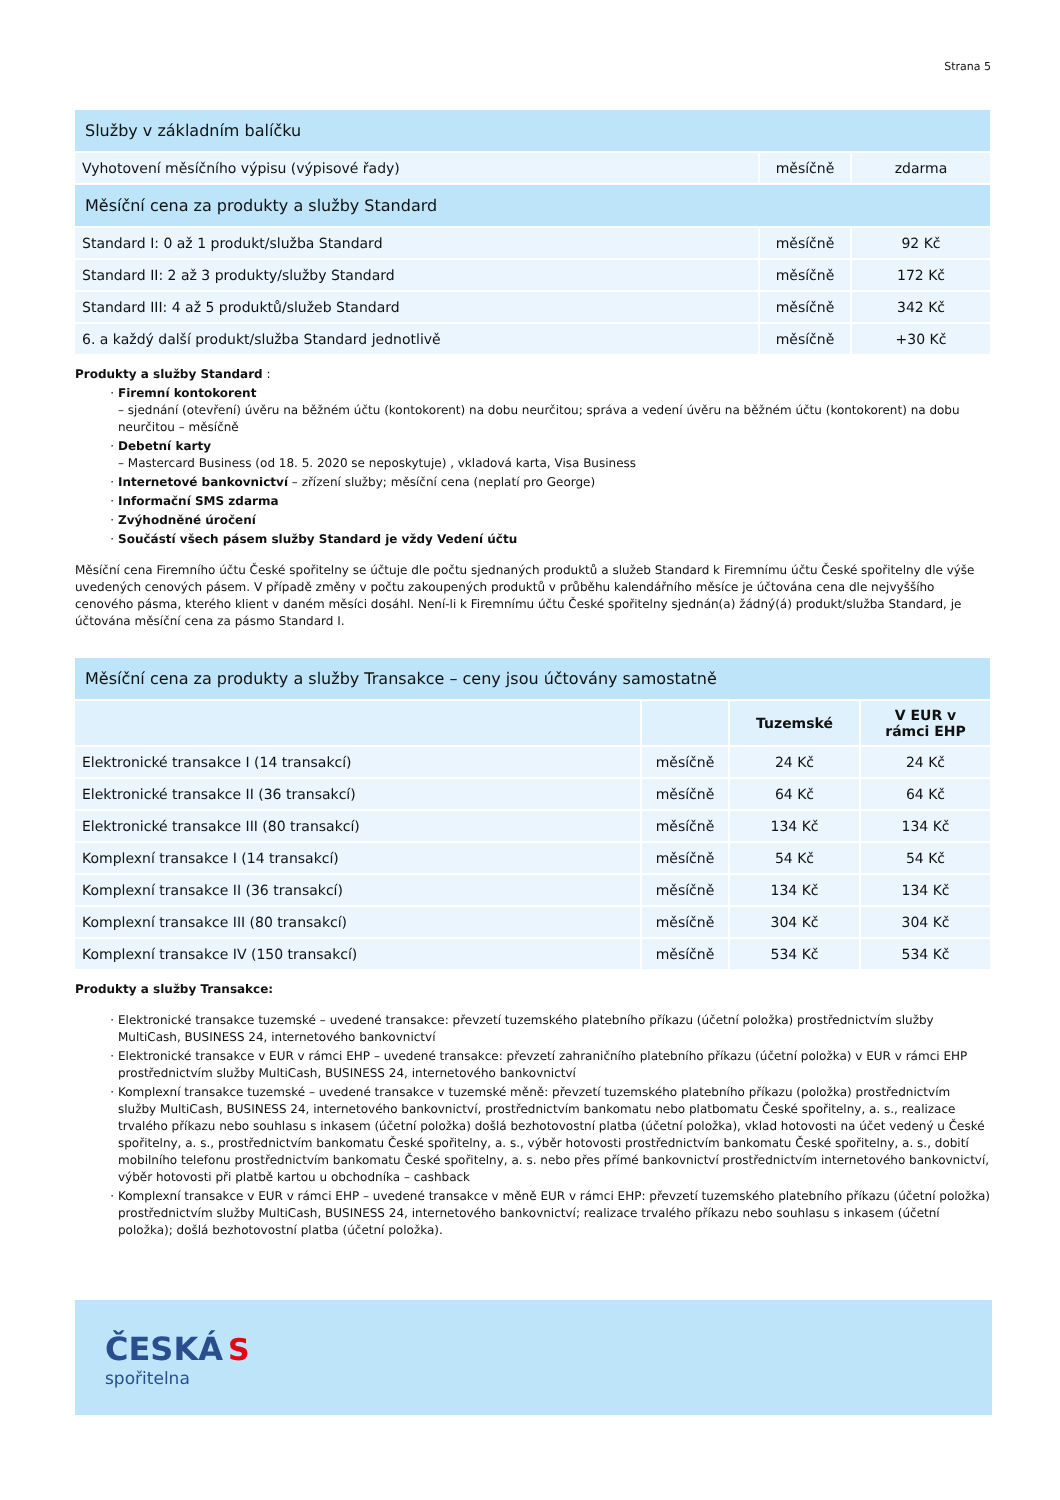Strana 5
| Služby v základním balíčku | | |
| Vyhotovení měsíčního výpisu (výpisové řady) | měsíčně | zdarma |
| Měsíční cena za produkty a služby Standard | | |
| Standard I: 0 až 1 produkt/služba Standard | měsíčně | 92 Kč |
| Standard II: 2 až 3 produkty/služby Standard | měsíčně | 172 Kč |
| Standard III: 4 až 5 produktů/služeb Standard | měsíčně | 342 Kč |
| 6. a každý další produkt/služba Standard jednotlivě | měsíčně | +30 Kč |
Produkty a služby Standard :
Firemní kontokorent
– sjednání (otevření) úvěru na běžném účtu (kontokorent) na dobu neurčitou; správa a vedení úvěru na běžném účtu (kontokorent) na dobu neurčitou – měsíčně
Debetní karty
– Mastercard Business (od 18. 5. 2020 se neposkytuje) , vkladová karta, Visa Business
Internetové bankovnictví – zřízení služby; měsíční cena (neplatí pro George)
Informační SMS zdarma
Zvýhodněné úročení
Součástí všech pásem služby Standard je vždy Vedení účtu
Měsíční cena Firemního účtu České spořitelny se účtuje dle počtu sjednaných produktů a služeb Standard k Firemnímu účtu České spořitelny dle výše uvedených cenových pásem. V případě změny v počtu zakoupených produktů v průběhu kalendářního měsíce je účtována cena dle nejvyššího cenového pásma, kterého klient v daném měsíci dosáhl. Není-li k Firemnímu účtu České spořitelny sjednán(a) žádný(á) produkt/služba Standard, je účtována měsíční cena za pásmo Standard I.
| Měsíční cena za produkty a služby Transakce – ceny jsou účtovány samostatně | | | |
| | | Tuzemské | V EUR v rámci EHP |
| Elektronické transakce I (14 transakcí) | měsíčně | 24 Kč | 24 Kč |
| Elektronické transakce II (36 transakcí) | měsíčně | 64 Kč | 64 Kč |
| Elektronické transakce III (80 transakcí) | měsíčně | 134 Kč | 134 Kč |
| Komplexní transakce I (14 transakcí) | měsíčně | 54 Kč | 54 Kč |
| Komplexní transakce II (36 transakcí) | měsíčně | 134 Kč | 134 Kč |
| Komplexní transakce III (80 transakcí) | měsíčně | 304 Kč | 304 Kč |
| Komplexní transakce IV (150 transakcí) | měsíčně | 534 Kč | 534 Kč |
Produkty a služby Transakce:
Elektronické transakce tuzemské – uvedené transakce: převzetí tuzemského platebního příkazu (účetní položka) prostřednictvím služby MultiCash, BUSINESS 24, internetového bankovnictví
Elektronické transakce v EUR v rámci EHP – uvedené transakce: převzetí zahraničního platebního příkazu (účetní položka) v EUR v rámci EHP prostřednictvím služby MultiCash, BUSINESS 24, internetového bankovnictví
Komplexní transakce tuzemské – uvedené transakce v tuzemské měně: převzetí tuzemského platebního příkazu (položka) prostřednictvím služby MultiCash, BUSINESS 24, internetového bankovnictví, prostřednictvím bankomatu nebo platbomatu České spořitelny, a. s., realizace trvalého příkazu nebo souhlasu s inkasem (účetní položka) došlá bezhotovostní platba (účetní položka), vklad hotovosti na účet vedený u České spořitelny, a. s., prostřednictvím bankomatu České spořitelny, a. s., výběr hotovosti prostřednictvím bankomatu České spořitelny, a. s., dobití mobilního telefonu prostřednictvím bankomatu České spořitelny, a. s. nebo přes přímé bankovnictví prostřednictvím internetového bankovnictví, výběr hotovosti při platbě kartou u obchodníka – cashback
Komplexní transakce v EUR v rámci EHP – uvedené transakce v měně EUR v rámci EHP: převzetí tuzemského platebního příkazu (účetní položka) prostřednictvím služby MultiCash, BUSINESS 24, internetového bankovnictví; realizace trvalého příkazu nebo souhlasu s inkasem (účetní položka); došlá bezhotovostní platba (účetní položka).
ČESKÁ S
spořitelna